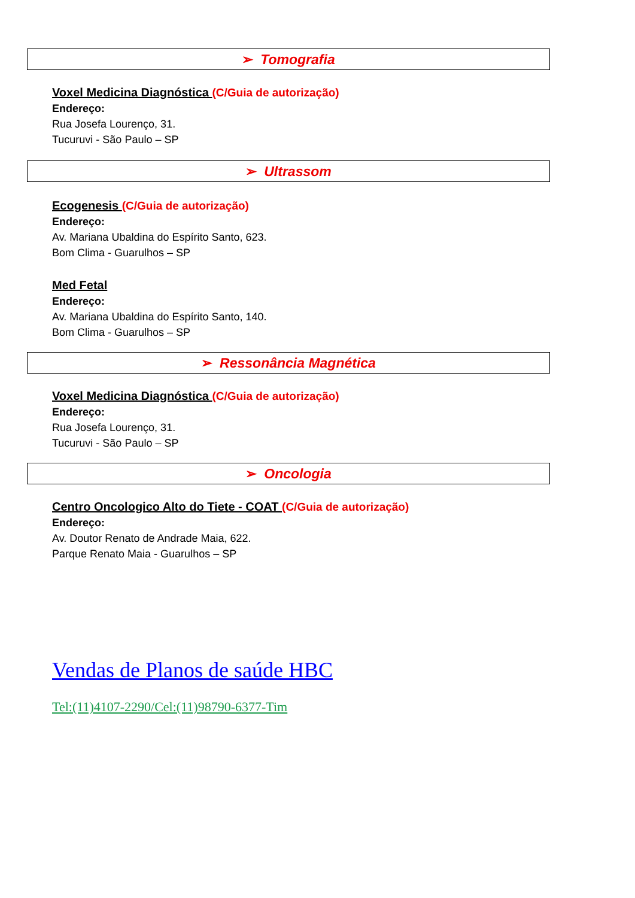➢ Tomografia
Voxel Medicina Diagnóstica (C/Guia de autorização)
Endereço:
Rua Josefa Lourenço, 31.
Tucuruvi - São Paulo – SP
➢ Ultrassom
Ecogenesis (C/Guia de autorização)
Endereço:
Av. Mariana Ubaldina do Espírito Santo, 623.
Bom Clima - Guarulhos – SP
Med Fetal
Endereço:
Av. Mariana Ubaldina do Espírito Santo, 140.
Bom Clima - Guarulhos – SP
➢ Ressonância Magnética
Voxel Medicina Diagnóstica (C/Guia de autorização)
Endereço:
Rua Josefa Lourenço, 31.
Tucuruvi - São Paulo – SP
➢ Oncologia
Centro Oncologico Alto do Tiete - COAT (C/Guia de autorização)
Endereço:
Av. Doutor Renato de Andrade Maia, 622.
Parque Renato Maia - Guarulhos – SP
Vendas de Planos de saúde HBC
Tel:(11)4107-2290/Cel:(11)98790-6377-Tim